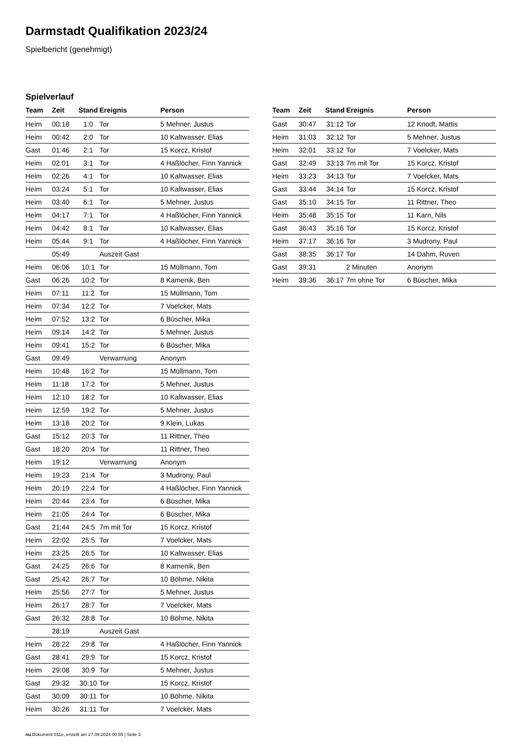Darmstadt Qualifikation 2023/24
Spielbericht (genehmigt)
Spielverlauf
| Team | Zeit | Stand | Ereignis | Person |
| --- | --- | --- | --- | --- |
| Heim | 00:18 | 1:0 | Tor | 5 Mehner, Justus |
| Heim | 00:42 | 2:0 | Tor | 10 Kaltwasser, Elias |
| Gast | 01:46 | 2:1 | Tor | 15 Korcz, Kristof |
| Heim | 02:01 | 3:1 | Tor | 4 Haßlöcher, Finn Yannick |
| Heim | 02:26 | 4:1 | Tor | 10 Kaltwasser, Elias |
| Heim | 03:24 | 5:1 | Tor | 10 Kaltwasser, Elias |
| Heim | 03:40 | 6:1 | Tor | 5 Mehner, Justus |
| Heim | 04:17 | 7:1 | Tor | 4 Haßlöcher, Finn Yannick |
| Heim | 04:42 | 8:1 | Tor | 10 Kaltwasser, Elias |
| Heim | 05:44 | 9:1 | Tor | 4 Haßlöcher, Finn Yannick |
| | 05:49 | | Auszeit Gast | |
| Heim | 06:06 | 10:1 | Tor | 15 Müllmann, Tom |
| Gast | 06:26 | 10:2 | Tor | 8 Kamenik, Ben |
| Heim | 07:11 | 11:2 | Tor | 15 Müllmann, Tom |
| Heim | 07:34 | 12:2 | Tor | 7 Voelcker, Mats |
| Heim | 07:52 | 13:2 | Tor | 6 Büscher, Mika |
| Heim | 09:14 | 14:2 | Tor | 5 Mehner, Justus |
| Heim | 09:41 | 15:2 | Tor | 6 Büscher, Mika |
| Gast | 09:49 | | Verwarnung | Anonym |
| Heim | 10:48 | 16:2 | Tor | 15 Müllmann, Tom |
| Heim | 11:18 | 17:2 | Tor | 5 Mehner, Justus |
| Heim | 12:10 | 18:2 | Tor | 10 Kaltwasser, Elias |
| Heim | 12:59 | 19:2 | Tor | 5 Mehner, Justus |
| Heim | 13:18 | 20:2 | Tor | 9 Klein, Lukas |
| Gast | 15:12 | 20:3 | Tor | 11 Rittner, Theo |
| Gast | 18:20 | 20:4 | Tor | 11 Rittner, Theo |
| Heim | 19:12 | | Verwarnung | Anonym |
| Heim | 19:23 | 21:4 | Tor | 3 Mudrony, Paul |
| Heim | 20:19 | 22:4 | Tor | 4 Haßlöcher, Finn Yannick |
| Heim | 20:44 | 23:4 | Tor | 6 Büscher, Mika |
| Heim | 21:05 | 24:4 | Tor | 6 Büscher, Mika |
| Gast | 21:44 | 24:5 | 7m mit Tor | 15 Korcz, Kristof |
| Heim | 22:02 | 25:5 | Tor | 7 Voelcker, Mats |
| Heim | 23:25 | 26:5 | Tor | 10 Kaltwasser, Elias |
| Gast | 24:25 | 26:6 | Tor | 8 Kamenik, Ben |
| Gast | 25:42 | 26:7 | Tor | 10 Böhme, Nikita |
| Heim | 25:56 | 27:7 | Tor | 5 Mehner, Justus |
| Heim | 26:17 | 28:7 | Tor | 7 Voelcker, Mats |
| Gast | 26:32 | 28:8 | Tor | 10 Böhme, Nikita |
| | 28:19 | | Auszeit Gast | |
| Heim | 28:22 | 29:8 | Tor | 4 Haßlöcher, Finn Yannick |
| Gast | 28:41 | 29:9 | Tor | 15 Korcz, Kristof |
| Heim | 29:08 | 30:9 | Tor | 5 Mehner, Justus |
| Gast | 29:32 | 30:10 | Tor | 15 Korcz, Kristof |
| Gast | 30:09 | 30:11 | Tor | 10 Böhme, Nikita |
| Heim | 30:26 | 31:11 | Tor | 7 Voelcker, Mats |
| Team | Zeit | Stand | Ereignis | Person |
| --- | --- | --- | --- | --- |
| Gast | 30:47 | 31:12 | Tor | 12 Knodt, Mattis |
| Heim | 31:03 | 32:12 | Tor | 5 Mehner, Justus |
| Heim | 32:01 | 33:12 | Tor | 7 Voelcker, Mats |
| Gast | 32:49 | 33:13 | 7m mit Tor | 15 Korcz, Kristof |
| Heim | 33:23 | 34:13 | Tor | 7 Voelcker, Mats |
| Gast | 33:44 | 34:14 | Tor | 15 Korcz, Kristof |
| Gast | 35:10 | 34:15 | Tor | 11 Rittner, Theo |
| Heim | 35:48 | 35:15 | Tor | 11 Karn, Nils |
| Gast | 36:43 | 35:16 | Tor | 15 Korcz, Kristof |
| Heim | 37:17 | 36:16 | Tor | 3 Mudrony, Paul |
| Gast | 38:35 | 36:17 | Tor | 14 Dahm, Ruven |
| Gast | 39:31 | | 2 Minuten | Anonym |
| Heim | 39:36 | 36:17 | 7m ohne Tor | 6 Büscher, Mika |
nu.Dokument 011e, erstellt am 27.09.2024 00:55 | Seite 3